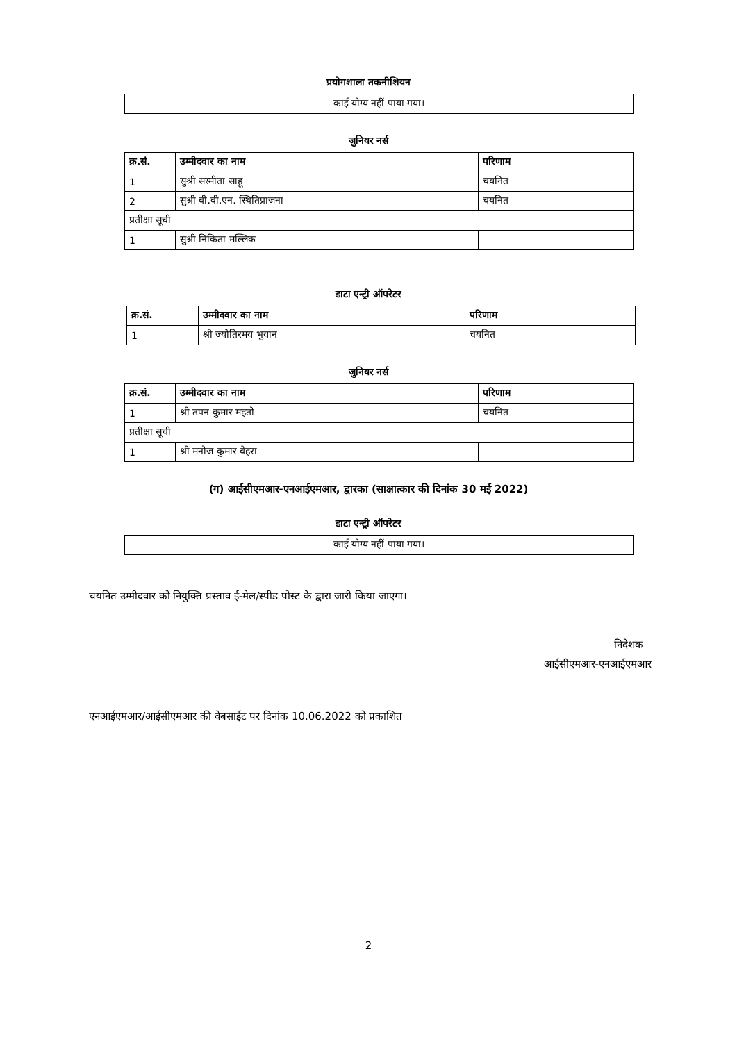प्रयोगशाला तकनीशियन
| काई योग्य नहीं पाया गया। |
जुनियर नर्स
| क्र.सं. | उम्मीदवार का नाम | परिणाम |
| --- | --- | --- |
| 1 | सुश्री सस्मीता साहू | चयनित |
| 2 | सुश्री बी.वी.एन. स्थितिप्राजना | चयनित |
| प्रतीक्षा सूची | | |
| 1 | सुश्री निकिता मल्लिक | |
डाटा एन्ट्री ऑपरेटर
| क्र.सं. | उम्मीदवार का नाम | परिणाम |
| --- | --- | --- |
| 1 | श्री ज्योतिरमय भुयान | चयनित |
जुनियर नर्स
| क्र.सं. | उम्मीदवार का नाम | परिणाम |
| --- | --- | --- |
| 1 | श्री तपन कुमार महतो | चयनित |
| प्रतीक्षा सूची | | |
| 1 | श्री मनोज कुमार बेहरा | |
(ग) आईसीएमआर-एनआईएमआर, द्वारका (साक्षात्कार की दिनांक 30 मई 2022)
डाटा एन्ट्री ऑपरेटर
| काई योग्य नहीं पाया गया। |
चयनित उम्मीदवार को नियुक्ति प्रस्ताव ई-मेल/स्पीड पोस्ट के द्वारा जारी किया जाएगा।
निदेशक
आईसीएमआर-एनआईएमआर
एनआईएमआर/आईसीएमआर की वेबसाईट पर दिनांक 10.06.2022 को प्रकाशित
2